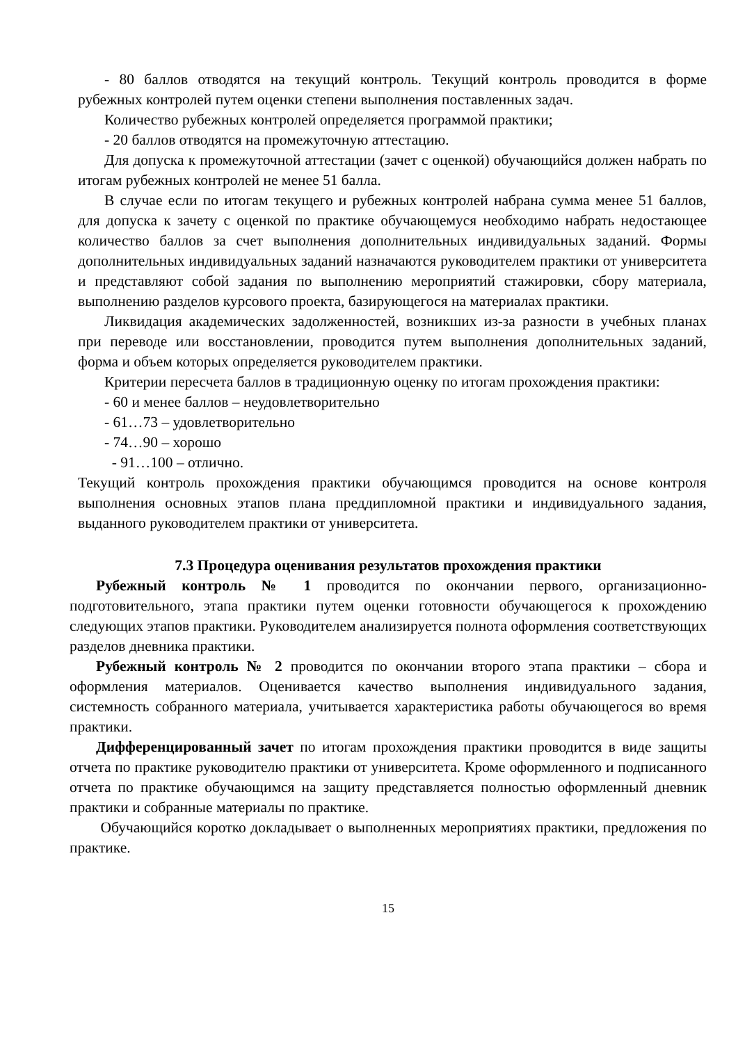- 80 баллов отводятся на текущий контроль. Текущий контроль проводится в форме рубежных контролей путем оценки степени выполнения поставленных задач.
Количество рубежных контролей определяется программой практики;
- 20 баллов отводятся на промежуточную аттестацию.
Для допуска к промежуточной аттестации (зачет с оценкой) обучающийся должен набрать по итогам рубежных контролей не менее 51 балла.
В случае если по итогам текущего и рубежных контролей набрана сумма менее 51 баллов, для допуска к зачету с оценкой по практике обучающемуся необходимо набрать недостающее количество баллов за счет выполнения дополнительных индивидуальных заданий. Формы дополнительных индивидуальных заданий назначаются руководителем практики от университета и представляют собой задания по выполнению мероприятий стажировки, сбору материала, выполнению разделов курсового проекта, базирующегося на материалах практики.
Ликвидация академических задолженностей, возникших из-за разности в учебных планах при переводе или восстановлении, проводится путем выполнения дополнительных заданий, форма и объем которых определяется руководителем практики.
Критерии пересчета баллов в традиционную оценку по итогам прохождения практики:
- 60 и менее баллов – неудовлетворительно
- 61…73 – удовлетворительно
- 74…90 – хорошо
- 91…100 – отлично.
Текущий контроль прохождения практики обучающимся проводится на основе контроля выполнения основных этапов плана преддипломной практики и индивидуального задания, выданного руководителем практики от университета.
7.3 Процедура оценивания результатов прохождения практики
Рубежный контроль № 1 проводится по окончании первого, организационно-подготовительного, этапа практики путем оценки готовности обучающегося к прохождению следующих этапов практики. Руководителем анализируется полнота оформления соответствующих разделов дневника практики.
Рубежный контроль № 2 проводится по окончании второго этапа практики – сбора и оформления материалов. Оценивается качество выполнения индивидуального задания, системность собранного материала, учитывается характеристика работы обучающегося во время практики.
Дифференцированный зачет по итогам прохождения практики проводится в виде защиты отчета по практике руководителю практики от университета. Кроме оформленного и подписанного отчета по практике обучающимся на защиту представляется полностью оформленный дневник практики и собранные материалы по практике.
Обучающийся коротко докладывает о выполненных мероприятиях практики, предложения по практике.
15